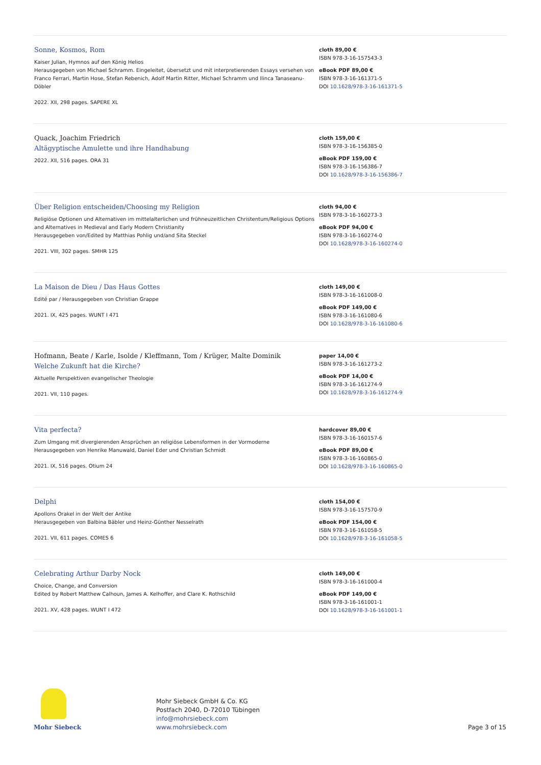Sonne, Kosmos, Rom
Kaiser Julian, Hymnos auf den König Helios
Herausgegeben von Michael Schramm. Eingeleitet, übersetzt und mit interpretierenden Essays versehen von Franco Ferrari, Martin Hose, Stefan Rebenich, Adolf Martin Ritter, Michael Schramm und Ilinca Tanaseanu-Döbler
2022. XII, 298 pages. SAPERE XL
cloth 89,00 €
ISBN 978-3-16-157543-3
eBook PDF 89,00 €
ISBN 978-3-16-161371-5
DOI 10.1628/978-3-16-161371-5
Quack, Joachim Friedrich
Altägyptische Amulette und ihre Handhabung
2022. XII, 516 pages. ORA 31
cloth 159,00 €
ISBN 978-3-16-156385-0
eBook PDF 159,00 €
ISBN 978-3-16-156386-7
DOI 10.1628/978-3-16-156386-7
Über Religion entscheiden/Choosing my Religion
Religiöse Optionen und Alternativen im mittelalterlichen und frühneuzeitlichen Christentum/Religious Options and Alternatives in Medieval and Early Modern Christianity
Herausgegeben von/Edited by Matthias Pohlig und/and Sita Steckel
2021. VIII, 302 pages. SMHR 125
cloth 94,00 €
ISBN 978-3-16-160273-3
eBook PDF 94,00 €
ISBN 978-3-16-160274-0
DOI 10.1628/978-3-16-160274-0
La Maison de Dieu / Das Haus Gottes
Edité par / Herausgegeben von Christian Grappe
2021. IX, 425 pages. WUNT I 471
cloth 149,00 €
ISBN 978-3-16-161008-0
eBook PDF 149,00 €
ISBN 978-3-16-161080-6
DOI 10.1628/978-3-16-161080-6
Hofmann, Beate / Karle, Isolde / Kleffmann, Tom / Krüger, Malte Dominik
Welche Zukunft hat die Kirche?
Aktuelle Perspektiven evangelischer Theologie
2021. VII, 110 pages.
paper 14,00 €
ISBN 978-3-16-161273-2
eBook PDF 14,00 €
ISBN 978-3-16-161274-9
DOI 10.1628/978-3-16-161274-9
Vita perfecta?
Zum Umgang mit divergierenden Ansprüchen an religiöse Lebensformen in der Vormoderne
Herausgegeben von Henrike Manuwald, Daniel Eder und Christian Schmidt
2021. IX, 516 pages. Otium 24
hardcover 89,00 €
ISBN 978-3-16-160157-6
eBook PDF 89,00 €
ISBN 978-3-16-160865-0
DOI 10.1628/978-3-16-160865-0
Delphi
Apollons Orakel in der Welt der Antike
Herausgegeben von Balbina Bäbler und Heinz-Günther Nesselrath
2021. VII, 611 pages. COMES 6
cloth 154,00 €
ISBN 978-3-16-157570-9
eBook PDF 154,00 €
ISBN 978-3-16-161058-5
DOI 10.1628/978-3-16-161058-5
Celebrating Arthur Darby Nock
Choice, Change, and Conversion
Edited by Robert Matthew Calhoun, James A. Kelhoffer, and Clare K. Rothschild
2021. XV, 428 pages. WUNT I 472
cloth 149,00 €
ISBN 978-3-16-161000-4
eBook PDF 149,00 €
ISBN 978-3-16-161001-1
DOI 10.1628/978-3-16-161001-1
Mohr Siebeck
Mohr Siebeck GmbH & Co. KG
Postfach 2040, D-72010 Tübingen
info@mohrsiebeck.com
www.mohrsiebeck.com
Page 3 of 15